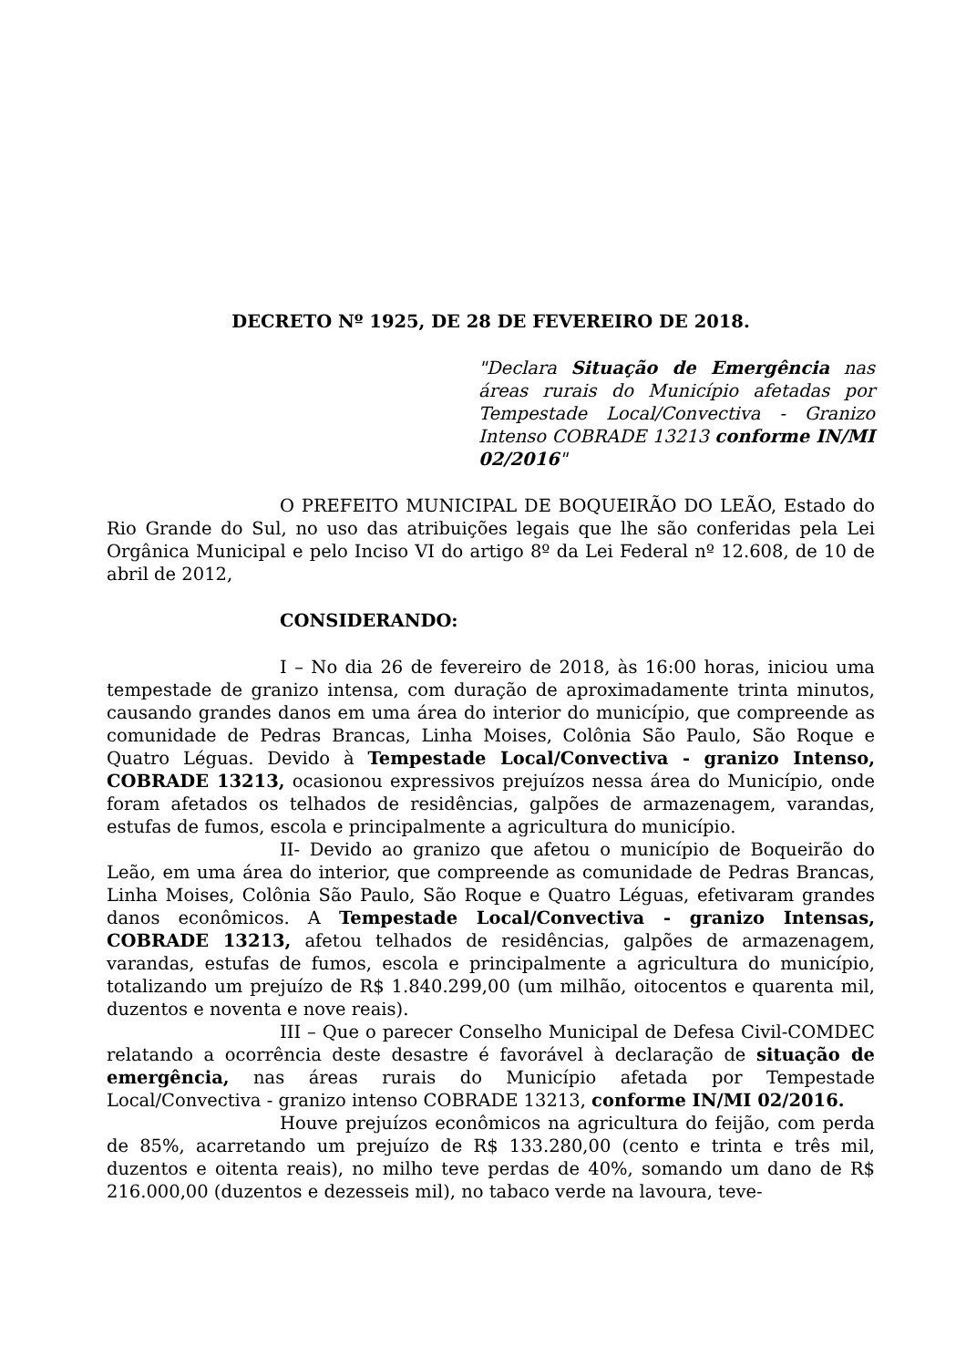DECRETO Nº 1925, DE 28 DE FEVEREIRO DE 2018.
"Declara Situação de Emergência nas áreas rurais do Município afetadas por Tempestade Local/Convectiva - Granizo Intenso COBRADE 13213 conforme IN/MI 02/2016"
O PREFEITO MUNICIPAL DE BOQUEIRÃO DO LEÃO, Estado do Rio Grande do Sul, no uso das atribuições legais que lhe são conferidas pela Lei Orgânica Municipal e pelo Inciso VI do artigo 8º da Lei Federal nº 12.608, de 10 de abril de 2012,
CONSIDERANDO:
I – No dia 26 de fevereiro de 2018, às 16:00 horas, iniciou uma tempestade de granizo intensa, com duração de aproximadamente trinta minutos, causando grandes danos em uma área do interior do município, que compreende as comunidade de Pedras Brancas, Linha Moises, Colônia São Paulo, São Roque e Quatro Léguas. Devido à Tempestade Local/Convectiva - granizo Intenso, COBRADE 13213, ocasionou expressivos prejuízos nessa área do Município, onde foram afetados os telhados de residências, galpões de armazenagem, varandas, estufas de fumos, escola e principalmente a agricultura do município.
II- Devido ao granizo que afetou o município de Boqueirão do Leão, em uma área do interior, que compreende as comunidade de Pedras Brancas, Linha Moises, Colônia São Paulo, São Roque e Quatro Léguas, efetivaram grandes danos econômicos. A Tempestade Local/Convectiva - granizo Intensas, COBRADE 13213, afetou telhados de residências, galpões de armazenagem, varandas, estufas de fumos, escola e principalmente a agricultura do município, totalizando um prejuízo de R$ 1.840.299,00 (um milhão, oitocentos e quarenta mil, duzentos e noventa e nove reais).
III – Que o parecer Conselho Municipal de Defesa Civil-COMDEC relatando a ocorrência deste desastre é favorável à declaração de situação de emergência, nas áreas rurais do Município afetada por Tempestade Local/Convectiva - granizo intenso COBRADE 13213, conforme IN/MI 02/2016.
Houve prejuízos econômicos na agricultura do feijão, com perda de 85%, acarretando um prejuízo de R$ 133.280,00 (cento e trinta e três mil, duzentos e oitenta reais), no milho teve perdas de 40%, somando um dano de R$ 216.000,00 (duzentos e dezesseis mil), no tabaco verde na lavoura, teve-